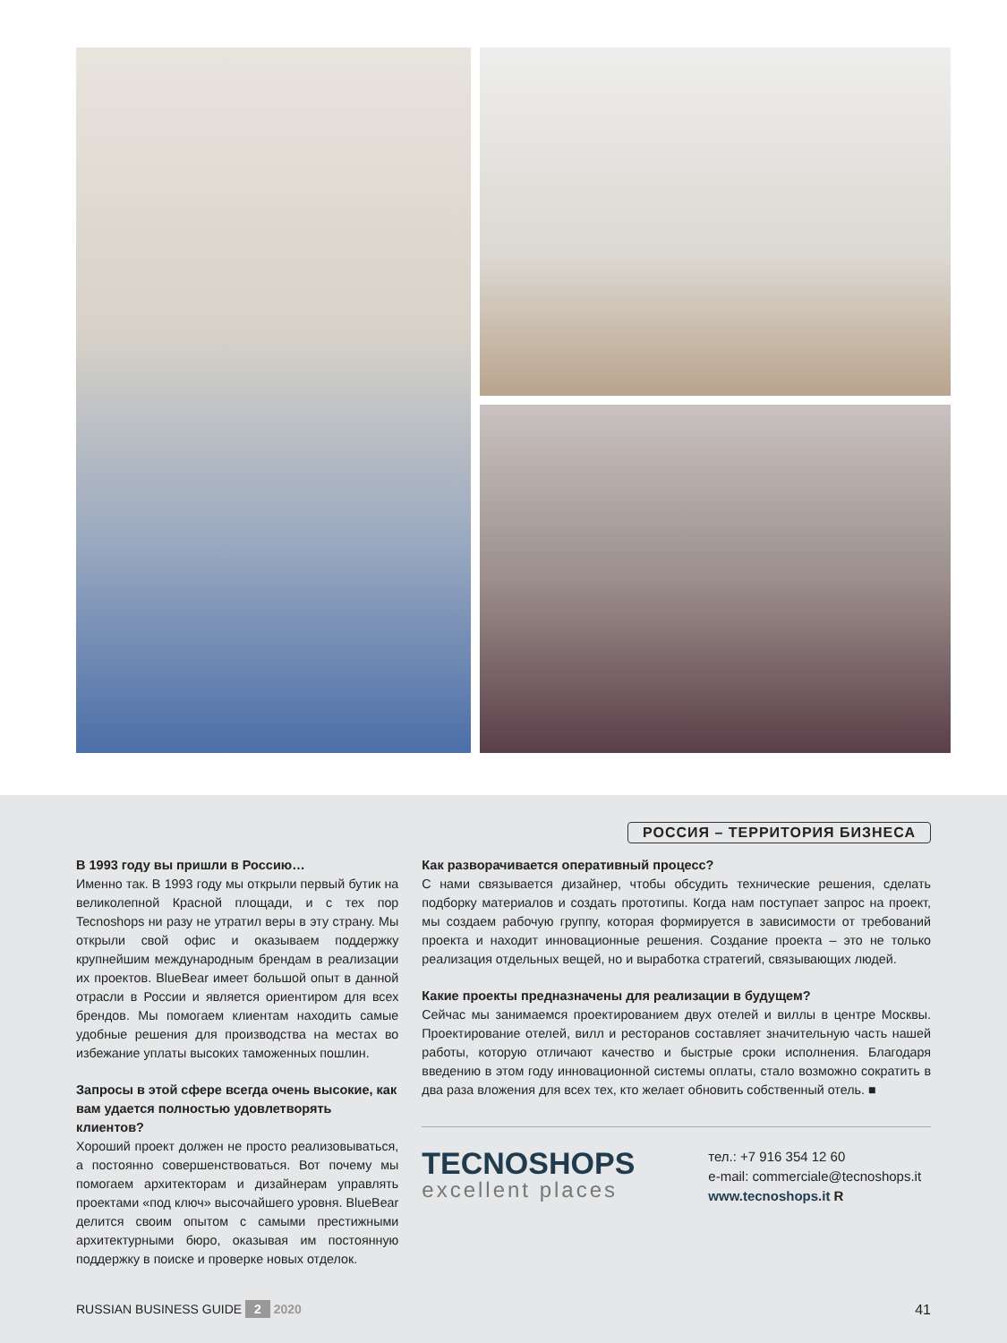РОССИЯ – ТЕРРИТОРИЯ БИЗНЕСА
В 1993 году вы пришли в Россию…
Именно так. В 1993 году мы открыли первый бутик на великолепной Красной площади, и с тех пор Tecnoshops ни разу не утратил веры в эту страну. Мы открыли свой офис и оказываем поддержку крупнейшим международным брендам в реализации их проектов. BlueBear имеет большой опыт в данной отрасли в России и является ориентиром для всех брендов. Мы помогаем клиентам находить самые удобные решения для производства на местах во избежание уплаты высоких таможенных пошлин.
Запросы в этой сфере всегда очень высокие, как вам удается полностью удовлетворять клиентов?
Хороший проект должен не просто реализовываться, а постоянно совершенствоваться. Вот почему мы помогаем архитекторам и дизайнерам управлять проектами «под ключ» высочайшего уровня. BlueBear делится своим опытом с самыми престижными архитектурными бюро, оказывая им постоянную поддержку в поиске и проверке новых отделок.
Как разворачивается оперативный процесс?
С нами связывается дизайнер, чтобы обсудить технические решения, сделать подборку материалов и создать прототипы. Когда нам поступает запрос на проект, мы создаем рабочую группу, которая формируется в зависимости от требований проекта и находит инновационные решения. Создание проекта – это не только реализация отдельных вещей, но и выработка стратегий, связывающих людей.
Какие проекты предназначены для реализации в будущем?
Сейчас мы занимаемся проектированием двух отелей и виллы в центре Москвы. Проектирование отелей, вилл и ресторанов составляет значительную часть нашей работы, которую отличают качество и быстрые сроки исполнения. Благодаря введению в этом году инновационной системы оплаты, стало возможно сократить в два раза вложения для всех тех, кто желает обновить собственный отель. ■
TECNOSHOPS
excellent places
тел.: +7 916 354 12 60
e-mail: commerciale@tecnoshops.it
www.tecnoshops.it R
RUSSIAN BUSINESS GUIDE 2 2020 41